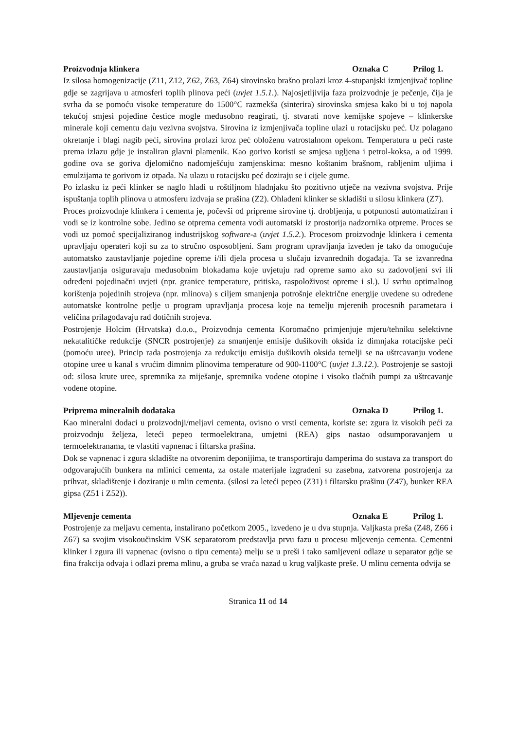Proizvodnja klinkera Oznaka C Prilog 1.
Iz silosa homogenizacije (Z11, Z12, Z62, Z63, Z64) sirovinsko brašno prolazi kroz 4-stupanjski izmjenjivač topline gdje se zagrijava u atmosferi toplih plinova peći (uvjet 1.5.1.). Najosjetljivija faza proizvodnje je pečenje, čija je svrha da se pomoću visoke temperature do 1500°C razmekša (sinterira) sirovinska smjesa kako bi u toj napola tekućoj smjesi pojedine čestice mogle međusobno reagirati, tj. stvarati nove kemijske spojeve – klinkerske minerale koji cementu daju vezivna svojstva. Sirovina iz izmjenjivača topline ulazi u rotacijsku peć. Uz polagano okretanje i blagi nagib peći, sirovina prolazi kroz peć obloženu vatrostalnom opekom. Temperatura u peći raste prema izlazu gdje je instaliran glavni plamenik. Kao gorivo koristi se smjesa ugljena i petrol-koksa, a od 1999. godine ova se goriva djelomično nadomješćuju zamjenskima: mesno koštanim brašnom, rabljenim uljima i emulzijama te gorivom iz otpada. Na ulazu u rotacijsku peć doziraju se i cijele gume.
Po izlasku iz peći klinker se naglo hladi u roštiljnom hladnjaku što pozitivno utječe na vezivna svojstva. Prije ispuštanja toplih plinova u atmosferu izdvaja se prašina (Z2). Ohlađeni klinker se skladišti u silosu klinkera (Z7).
Proces proizvodnje klinkera i cementa je, počevši od pripreme sirovine tj. drobljenja, u potpunosti automatiziran i vodi se iz kontrolne sobe. Jedino se otprema cementa vodi automatski iz prostorija nadzornika otpreme. Proces se vodi uz pomoć specijaliziranog industrijskog software-a (uvjet 1.5.2.). Procesom proizvodnje klinkera i cementa upravljaju operateri koji su za to stručno osposobljeni. Sam program upravljanja izveden je tako da omogućuje automatsko zaustavljanje pojedine opreme i/ili djela procesa u slučaju izvanrednih događaja. Ta se izvanredna zaustavljanja osiguravaju međusobnim blokadama koje uvjetuju rad opreme samo ako su zadovoljeni svi ili određeni pojedinačni uvjeti (npr. granice temperature, pritiska, raspoloživost opreme i sl.). U svrhu optimalnog korištenja pojedinih strojeva (npr. mlinova) s ciljem smanjenja potrošnje električne energije uvedene su određene automatske kontrolne petlje u program upravljanja procesa koje na temelju mjerenih procesnih parametara i veličina prilagođavaju rad dotičnih strojeva.
Postrojenje Holcim (Hrvatska) d.o.o., Proizvodnja cementa Koromačno primjenjuje mjeru/tehniku selektivne nekatalitičke redukcije (SNCR postrojenje) za smanjenje emisije dušikovih oksida iz dimnjaka rotacijske peći (pomoću uree). Princip rada postrojenja za redukciju emisija dušikovih oksida temelji se na uštrcavanju vodene otopine uree u kanal s vrućim dimnim plinovima temperature od 900-1100°C (uvjet 1.3.12.). Postrojenje se sastoji od: silosa krute uree, spremnika za miješanje, spremnika vodene otopine i visoko tlačnih pumpi za uštrcavanje vodene otopine.
Priprema mineralnih dodataka Oznaka D Prilog 1.
Kao mineralni dodaci u proizvodnji/meljavi cementa, ovisno o vrsti cementa, koriste se: zgura iz visokih peći za proizvodnju željeza, leteći pepeo termoelektrana, umjetni (REA) gips nastao odsumporavanjem u termoelektranama, te vlastiti vapnenac i filtarska prašina.
Dok se vapnenac i zgura skladište na otvorenim deponijima, te transportiraju damperima do sustava za transport do odgovarajućih bunkera na mlinici cementa, za ostale materijale izgrađeni su zasebna, zatvorena postrojenja za prihvat, skladištenje i doziranje u mlin cementa. (silosi za leteći pepeo (Z31) i filtarsku prašinu (Z47), bunker REA gipsa (Z51 i Z52)).
Mljevenje cementa Oznaka E Prilog 1.
Postrojenje za meljavu cementa, instalirano početkom 2005., izvedeno je u dva stupnja. Valjkasta preša (Z48, Z66 i Z67) sa svojim visokoučinskim VSK separatorom predstavlja prvu fazu u procesu mljevenja cementa. Cementni klinker i zgura ili vapnenac (ovisno o tipu cementa) melju se u preši i tako samljeveni odlaze u separator gdje se fina frakcija odvaja i odlazi prema mlinu, a gruba se vraća nazad u krug valjkaste preše. U mlinu cementa odvija se
Stranica 11 od 14